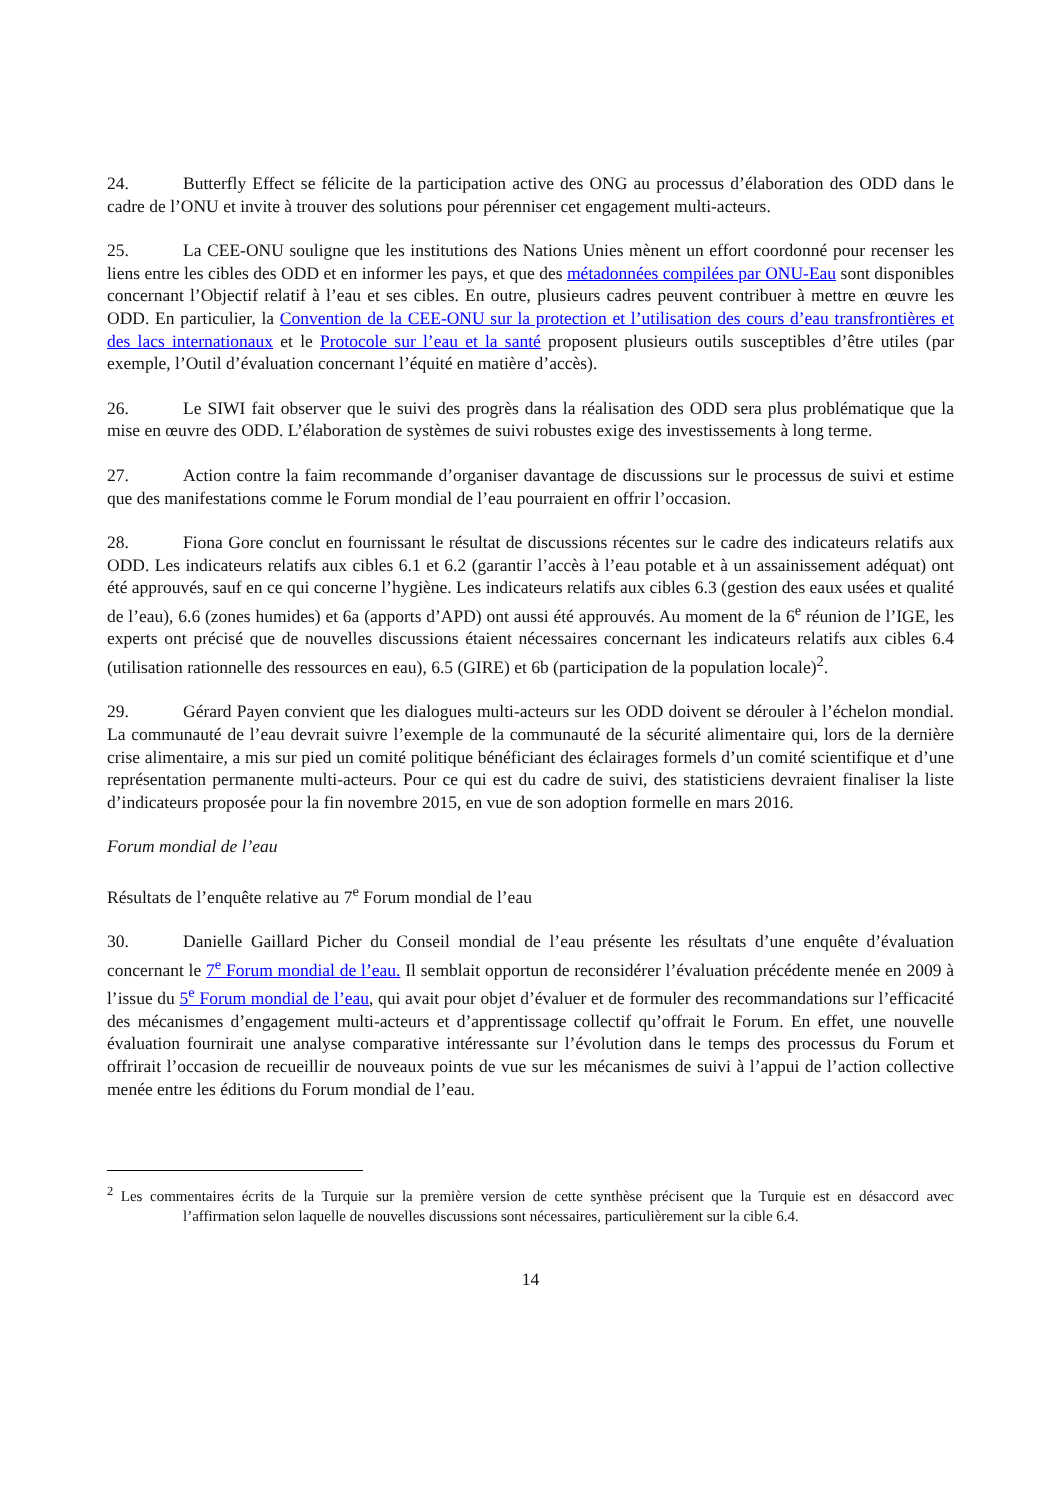24. Butterfly Effect se félicite de la participation active des ONG au processus d’élaboration des ODD dans le cadre de l’ONU et invite à trouver des solutions pour pérenniser cet engagement multi-acteurs.
25. La CEE-ONU souligne que les institutions des Nations Unies mènent un effort coordonné pour recenser les liens entre les cibles des ODD et en informer les pays, et que des métadonnées compilées par ONU-Eau sont disponibles concernant l’Objectif relatif à l’eau et ses cibles. En outre, plusieurs cadres peuvent contribuer à mettre en œuvre les ODD. En particulier, la Convention de la CEE-ONU sur la protection et l’utilisation des cours d’eau transfrontières et des lacs internationaux et le Protocole sur l’eau et la santé proposent plusieurs outils susceptibles d’être utiles (par exemple, l’Outil d’évaluation concernant l’équité en matière d’accès).
26. Le SIWI fait observer que le suivi des progrès dans la réalisation des ODD sera plus problématique que la mise en œuvre des ODD. L’élaboration de systèmes de suivi robustes exige des investissements à long terme.
27. Action contre la faim recommande d’organiser davantage de discussions sur le processus de suivi et estime que des manifestations comme le Forum mondial de l’eau pourraient en offrir l’occasion.
28. Fiona Gore conclut en fournissant le résultat de discussions récentes sur le cadre des indicateurs relatifs aux ODD. Les indicateurs relatifs aux cibles 6.1 et 6.2 (garantir l’accès à l’eau potable et à un assainissement adéquat) ont été approuvés, sauf en ce qui concerne l’hygiène. Les indicateurs relatifs aux cibles 6.3 (gestion des eaux usées et qualité de l’eau), 6.6 (zones humides) et 6a (apports d’APD) ont aussi été approuvés. Au moment de la 6<sup>e</sup> réunion de l’IGE, les experts ont précisé que de nouvelles discussions étaient nécessaires concernant les indicateurs relatifs aux cibles 6.4 (utilisation rationnelle des ressources en eau), 6.5 (GIRE) et 6b (participation de la population locale)<sup>2</sup>.
29. Gérard Payen convient que les dialogues multi-acteurs sur les ODD doivent se dérouler à l’échelon mondial. La communauté de l’eau devrait suivre l’exemple de la communauté de la sécurité alimentaire qui, lors de la dernière crise alimentaire, a mis sur pied un comité politique bénéficiant des éclairages formels d’un comité scientifique et d’une représentation permanente multi-acteurs. Pour ce qui est du cadre de suivi, des statisticiens devraient finaliser la liste d’indicateurs proposée pour la fin novembre 2015, en vue de son adoption formelle en mars 2016.
Forum mondial de l’eau
Résultats de l’enquête relative au 7<sup>e</sup> Forum mondial de l’eau
30. Danielle Gaillard Picher du Conseil mondial de l’eau présente les résultats d’une enquête d’évaluation concernant le 7<sup>e</sup> Forum mondial de l’eau. Il semblait opportun de reconsidérer l’évaluation précédente menée en 2009 à l’issue du 5<sup>e</sup> Forum mondial de l’eau, qui avait pour objet d’évaluer et de formuler des recommandations sur l’efficacité des mécanismes d’engagement multi-acteurs et d’apprentissage collectif qu’offrait le Forum. En effet, une nouvelle évaluation fournirait une analyse comparative intéressante sur l’évolution dans le temps des processus du Forum et offrirait l’occasion de recueillir de nouveaux points de vue sur les mécanismes de suivi à l’appui de l’action collective menée entre les éditions du Forum mondial de l’eau.
<sup>2</sup> Les commentaires écrits de la Turquie sur la première version de cette synthèse précisent que la Turquie est en désaccord avec l’affirmation selon laquelle de nouvelles discussions sont nécessaires, particulièrement sur la cible 6.4.
14